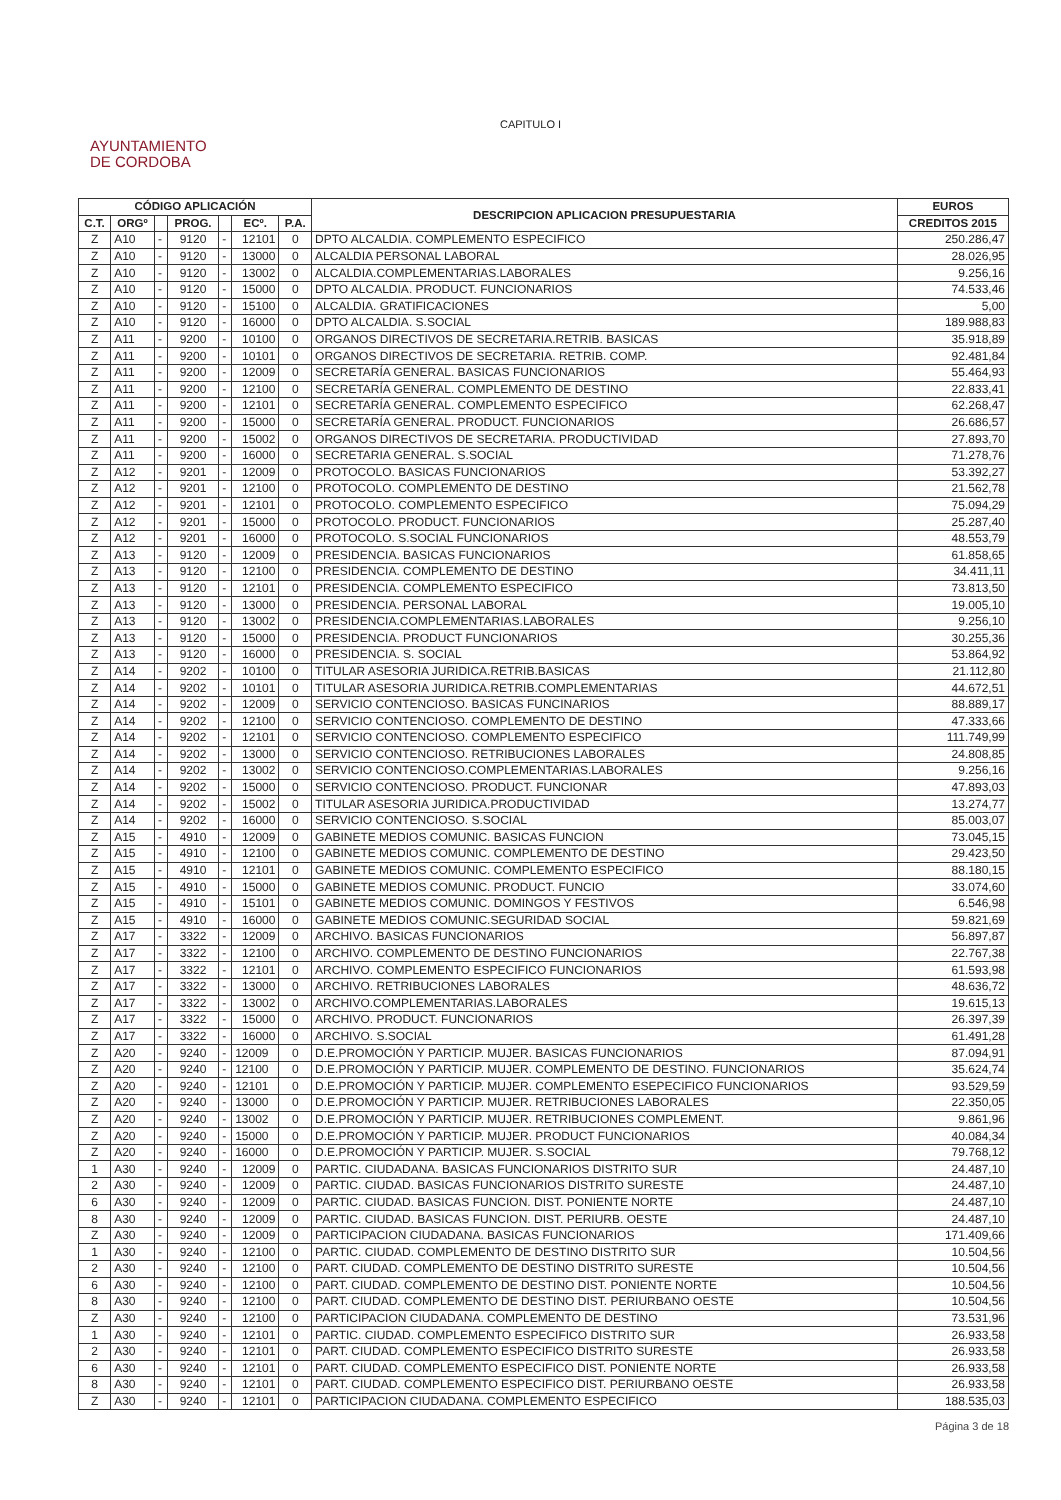CAPITULO I
AYUNTAMIENTO
DE CORDOBA
| CÓDIGO APLICACIÓN | | | | | | | DESCRIPCION APLICACION PRESUPUESTARIA | EUROS |
| --- | --- | --- | --- | --- | --- | --- | --- | --- |
| C.T. | ORGº | | PROG. | | ECº. | P.A. | | CREDITOS 2015 |
| Z | A10 | - | 9120 | - | 12101 | 0 | DPTO ALCALDIA. COMPLEMENTO ESPECIFICO | 250.286,47 |
| Z | A10 | - | 9120 | - | 13000 | 0 | ALCALDIA PERSONAL LABORAL | 28.026,95 |
| Z | A10 | - | 9120 | - | 13002 | 0 | ALCALDIA.COMPLEMENTARIAS.LABORALES | 9.256,16 |
| Z | A10 | - | 9120 | - | 15000 | 0 | DPTO ALCALDIA. PRODUCT. FUNCIONARIOS | 74.533,46 |
| Z | A10 | - | 9120 | - | 15100 | 0 | ALCALDIA. GRATIFICACIONES | 5,00 |
| Z | A10 | - | 9120 | - | 16000 | 0 | DPTO ALCALDIA. S.SOCIAL | 189.988,83 |
| Z | A11 | - | 9200 | - | 10100 | 0 | ORGANOS DIRECTIVOS DE SECRETARIA.RETRIB. BASICAS | 35.918,89 |
| Z | A11 | - | 9200 | - | 10101 | 0 | ORGANOS DIRECTIVOS DE SECRETARIA. RETRIB. COMP. | 92.481,84 |
| Z | A11 | - | 9200 | - | 12009 | 0 | SECRETARÍA GENERAL. BASICAS FUNCIONARIOS | 55.464,93 |
| Z | A11 | - | 9200 | - | 12100 | 0 | SECRETARÍA GENERAL. COMPLEMENTO DE DESTINO | 22.833,41 |
| Z | A11 | - | 9200 | - | 12101 | 0 | SECRETARÍA GENERAL. COMPLEMENTO ESPECIFICO | 62.268,47 |
| Z | A11 | - | 9200 | - | 15000 | 0 | SECRETARÍA GENERAL. PRODUCT. FUNCIONARIOS | 26.686,57 |
| Z | A11 | - | 9200 | - | 15002 | 0 | ORGANOS DIRECTIVOS DE SECRETARIA. PRODUCTIVIDAD | 27.893,70 |
| Z | A11 | - | 9200 | - | 16000 | 0 | SECRETARIA GENERAL. S.SOCIAL | 71.278,76 |
| Z | A12 | - | 9201 | - | 12009 | 0 | PROTOCOLO. BASICAS FUNCIONARIOS | 53.392,27 |
| Z | A12 | - | 9201 | - | 12100 | 0 | PROTOCOLO. COMPLEMENTO DE DESTINO | 21.562,78 |
| Z | A12 | - | 9201 | - | 12101 | 0 | PROTOCOLO. COMPLEMENTO ESPECIFICO | 75.094,29 |
| Z | A12 | - | 9201 | - | 15000 | 0 | PROTOCOLO. PRODUCT. FUNCIONARIOS | 25.287,40 |
| Z | A12 | - | 9201 | - | 16000 | 0 | PROTOCOLO. S.SOCIAL FUNCIONARIOS | 48.553,79 |
| Z | A13 | - | 9120 | - | 12009 | 0 | PRESIDENCIA. BASICAS FUNCIONARIOS | 61.858,65 |
| Z | A13 | - | 9120 | - | 12100 | 0 | PRESIDENCIA. COMPLEMENTO DE DESTINO | 34.411,11 |
| Z | A13 | - | 9120 | - | 12101 | 0 | PRESIDENCIA. COMPLEMENTO ESPECIFICO | 73.813,50 |
| Z | A13 | - | 9120 | - | 13000 | 0 | PRESIDENCIA. PERSONAL LABORAL | 19.005,10 |
| Z | A13 | - | 9120 | - | 13002 | 0 | PRESIDENCIA.COMPLEMENTARIAS.LABORALES | 9.256,10 |
| Z | A13 | - | 9120 | - | 15000 | 0 | PRESIDENCIA. PRODUCT FUNCIONARIOS | 30.255,36 |
| Z | A13 | - | 9120 | - | 16000 | 0 | PRESIDENCIA. S. SOCIAL | 53.864,92 |
| Z | A14 | - | 9202 | - | 10100 | 0 | TITULAR ASESORIA JURIDICA.RETRIB.BASICAS | 21.112,80 |
| Z | A14 | - | 9202 | - | 10101 | 0 | TITULAR ASESORIA JURIDICA.RETRIB.COMPLEMENTARIAS | 44.672,51 |
| Z | A14 | - | 9202 | - | 12009 | 0 | SERVICIO CONTENCIOSO. BASICAS FUNCINARIOS | 88.889,17 |
| Z | A14 | - | 9202 | - | 12100 | 0 | SERVICIO CONTENCIOSO. COMPLEMENTO DE DESTINO | 47.333,66 |
| Z | A14 | - | 9202 | - | 12101 | 0 | SERVICIO CONTENCIOSO. COMPLEMENTO ESPECIFICO | 111.749,99 |
| Z | A14 | - | 9202 | - | 13000 | 0 | SERVICIO CONTENCIOSO. RETRIBUCIONES LABORALES | 24.808,85 |
| Z | A14 | - | 9202 | - | 13002 | 0 | SERVICIO CONTENCIOSO.COMPLEMENTARIAS.LABORALES | 9.256,16 |
| Z | A14 | - | 9202 | - | 15000 | 0 | SERVICIO CONTENCIOSO. PRODUCT. FUNCIONAR | 47.893,03 |
| Z | A14 | - | 9202 | - | 15002 | 0 | TITULAR ASESORIA JURIDICA.PRODUCTIVIDAD | 13.274,77 |
| Z | A14 | - | 9202 | - | 16000 | 0 | SERVICIO CONTENCIOSO. S.SOCIAL | 85.003,07 |
| Z | A15 | - | 4910 | - | 12009 | 0 | GABINETE MEDIOS COMUNIC. BASICAS FUNCION | 73.045,15 |
| Z | A15 | - | 4910 | - | 12100 | 0 | GABINETE MEDIOS COMUNIC. COMPLEMENTO DE DESTINO | 29.423,50 |
| Z | A15 | - | 4910 | - | 12101 | 0 | GABINETE MEDIOS COMUNIC. COMPLEMENTO ESPECIFICO | 88.180,15 |
| Z | A15 | - | 4910 | - | 15000 | 0 | GABINETE MEDIOS COMUNIC. PRODUCT. FUNCIO | 33.074,60 |
| Z | A15 | - | 4910 | - | 15101 | 0 | GABINETE MEDIOS COMUNIC. DOMINGOS Y FESTIVOS | 6.546,98 |
| Z | A15 | - | 4910 | - | 16000 | 0 | GABINETE MEDIOS COMUNIC.SEGURIDAD SOCIAL | 59.821,69 |
| Z | A17 | - | 3322 | - | 12009 | 0 | ARCHIVO. BASICAS FUNCIONARIOS | 56.897,87 |
| Z | A17 | - | 3322 | - | 12100 | 0 | ARCHIVO. COMPLEMENTO DE DESTINO FUNCIONARIOS | 22.767,38 |
| Z | A17 | - | 3322 | - | 12101 | 0 | ARCHIVO. COMPLEMENTO ESPECIFICO FUNCIONARIOS | 61.593,98 |
| Z | A17 | - | 3322 | - | 13000 | 0 | ARCHIVO. RETRIBUCIONES LABORALES | 48.636,72 |
| Z | A17 | - | 3322 | - | 13002 | 0 | ARCHIVO.COMPLEMENTARIAS.LABORALES | 19.615,13 |
| Z | A17 | - | 3322 | - | 15000 | 0 | ARCHIVO. PRODUCT. FUNCIONARIOS | 26.397,39 |
| Z | A17 | - | 3322 | - | 16000 | 0 | ARCHIVO. S.SOCIAL | 61.491,28 |
| Z | A20 | - | 9240 | - | 12009 | 0 | D.E.PROMOCIÓN Y PARTICIP. MUJER. BASICAS FUNCIONARIOS | 87.094,91 |
| Z | A20 | - | 9240 | - | 12100 | 0 | D.E.PROMOCIÓN Y PARTICIP. MUJER. COMPLEMENTO DE DESTINO. FUNCIONARIOS | 35.624,74 |
| Z | A20 | - | 9240 | - | 12101 | 0 | D.E.PROMOCIÓN Y PARTICIP. MUJER. COMPLEMENTO ESEPECIFICO FUNCIONARIOS | 93.529,59 |
| Z | A20 | - | 9240 | - | 13000 | 0 | D.E.PROMOCIÓN Y PARTICIP. MUJER. RETRIBUCIONES LABORALES | 22.350,05 |
| Z | A20 | - | 9240 | - | 13002 | 0 | D.E.PROMOCIÓN Y PARTICIP. MUJER. RETRIBUCIONES COMPLEMENT. | 9.861,96 |
| Z | A20 | - | 9240 | - | 15000 | 0 | D.E.PROMOCIÓN Y PARTICIP. MUJER. PRODUCT FUNCIONARIOS | 40.084,34 |
| Z | A20 | - | 9240 | - | 16000 | 0 | D.E.PROMOCIÓN Y PARTICIP. MUJER. S.SOCIAL | 79.768,12 |
| 1 | A30 | - | 9240 | - | 12009 | 0 | PARTIC. CIUDADANA. BASICAS FUNCIONARIOS DISTRITO SUR | 24.487,10 |
| 2 | A30 | - | 9240 | - | 12009 | 0 | PARTIC. CIUDAD. BASICAS FUNCIONARIOS DISTRITO SURESTE | 24.487,10 |
| 6 | A30 | - | 9240 | - | 12009 | 0 | PARTIC. CIUDAD. BASICAS FUNCION. DIST. PONIENTE NORTE | 24.487,10 |
| 8 | A30 | - | 9240 | - | 12009 | 0 | PARTIC. CIUDAD. BASICAS FUNCION. DIST. PERIURB. OESTE | 24.487,10 |
| Z | A30 | - | 9240 | - | 12009 | 0 | PARTICIPACION CIUDADANA. BASICAS FUNCIONARIOS | 171.409,66 |
| 1 | A30 | - | 9240 | - | 12100 | 0 | PARTIC. CIUDAD. COMPLEMENTO DE DESTINO DISTRITO SUR | 10.504,56 |
| 2 | A30 | - | 9240 | - | 12100 | 0 | PART. CIUDAD. COMPLEMENTO DE DESTINO DISTRITO SURESTE | 10.504,56 |
| 6 | A30 | - | 9240 | - | 12100 | 0 | PART. CIUDAD. COMPLEMENTO DE DESTINO DIST. PONIENTE NORTE | 10.504,56 |
| 8 | A30 | - | 9240 | - | 12100 | 0 | PART. CIUDAD. COMPLEMENTO DE DESTINO DIST. PERIURBANO OESTE | 10.504,56 |
| Z | A30 | - | 9240 | - | 12100 | 0 | PARTICIPACION CIUDADANA. COMPLEMENTO DE DESTINO | 73.531,96 |
| 1 | A30 | - | 9240 | - | 12101 | 0 | PARTIC. CIUDAD. COMPLEMENTO ESPECIFICO DISTRITO SUR | 26.933,58 |
| 2 | A30 | - | 9240 | - | 12101 | 0 | PART. CIUDAD. COMPLEMENTO ESPECIFICO DISTRITO SURESTE | 26.933,58 |
| 6 | A30 | - | 9240 | - | 12101 | 0 | PART. CIUDAD. COMPLEMENTO ESPECIFICO DIST. PONIENTE NORTE | 26.933,58 |
| 8 | A30 | - | 9240 | - | 12101 | 0 | PART. CIUDAD. COMPLEMENTO ESPECIFICO DIST. PERIURBANO OESTE | 26.933,58 |
| Z | A30 | - | 9240 | - | 12101 | 0 | PARTICIPACION CIUDADANA. COMPLEMENTO ESPECIFICO | 188.535,03 |
Página 3 de 18